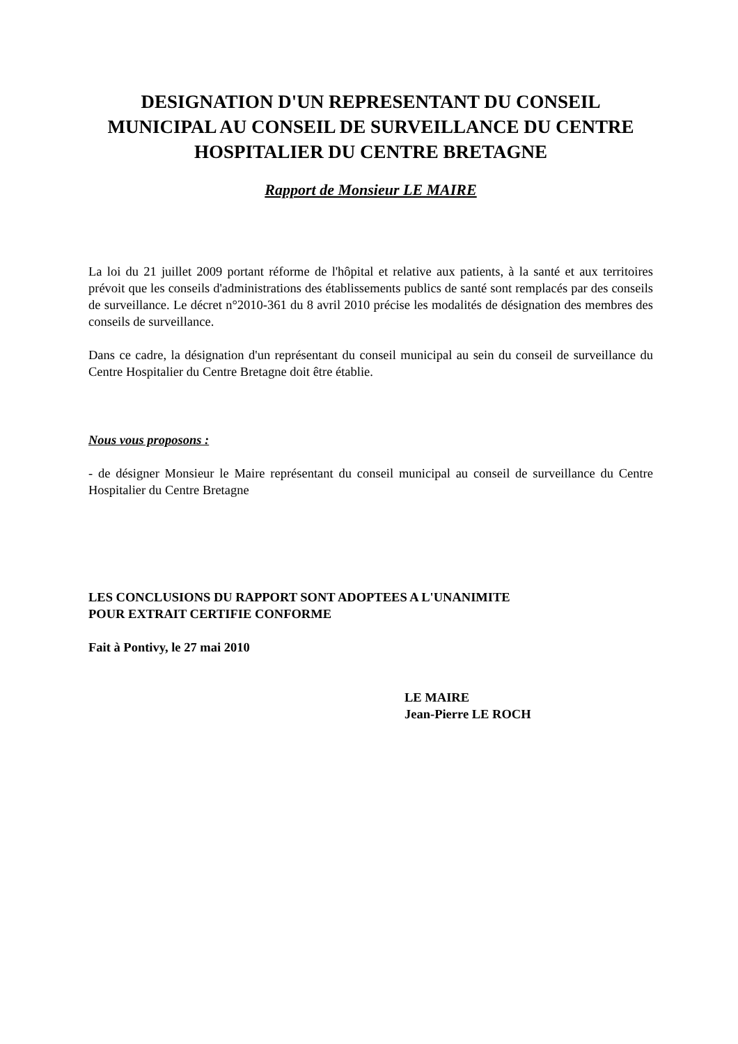DESIGNATION D'UN REPRESENTANT DU CONSEIL MUNICIPAL AU CONSEIL DE SURVEILLANCE DU CENTRE HOSPITALIER DU CENTRE BRETAGNE
Rapport de Monsieur LE MAIRE
La loi du 21 juillet 2009 portant réforme de l'hôpital et relative aux patients, à la santé et aux territoires prévoit que les conseils d'administrations des établissements publics de santé sont remplacés par des conseils de surveillance. Le décret n°2010-361 du 8 avril 2010 précise les modalités de désignation des membres des conseils de surveillance.
Dans ce cadre, la désignation d'un représentant du conseil municipal au sein du conseil de surveillance du Centre Hospitalier du Centre Bretagne doit être établie.
Nous vous proposons :
- de désigner Monsieur le Maire représentant du conseil municipal au conseil de surveillance du Centre Hospitalier du Centre Bretagne
LES CONCLUSIONS DU RAPPORT SONT ADOPTEES A L'UNANIMITE
POUR EXTRAIT CERTIFIE CONFORME
Fait à Pontivy, le 27 mai 2010
LE MAIRE
Jean-Pierre LE ROCH